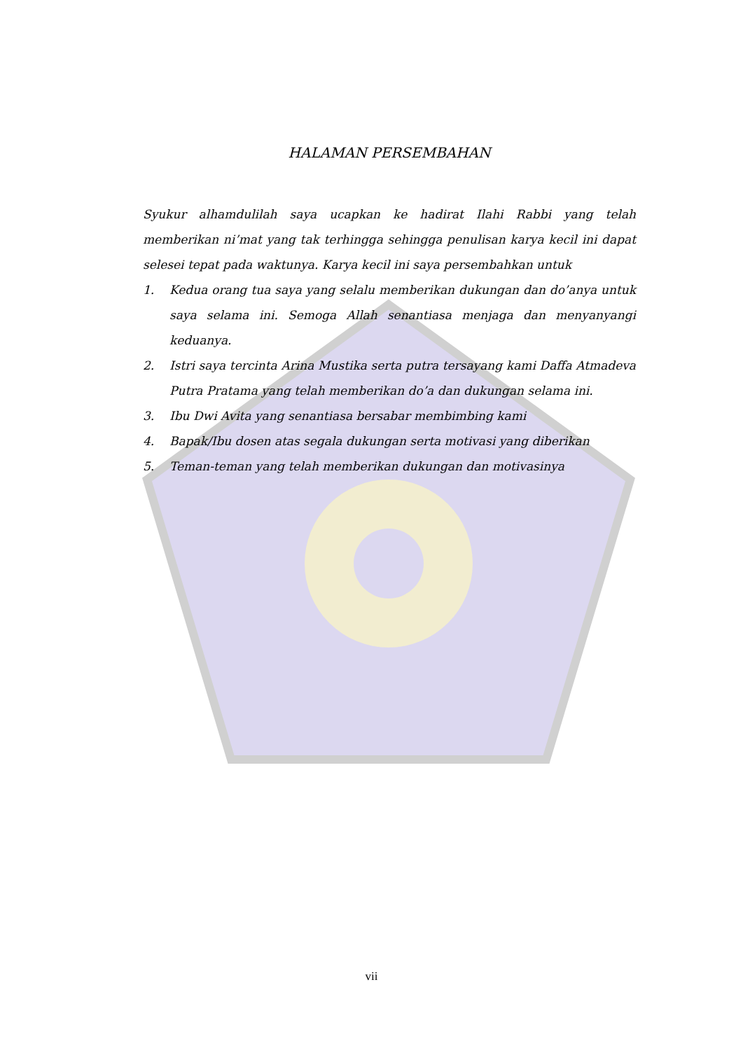HALAMAN PERSEMBAHAN
Syukur alhamdulilah saya ucapkan ke hadirat Ilahi Rabbi yang telah memberikan ni’mat yang tak terhingga sehingga penulisan karya kecil ini dapat selesei tepat pada waktunya. Karya kecil ini saya persembahkan untuk
1. Kedua orang tua saya yang selalu memberikan dukungan dan do’anya untuk saya selama ini. Semoga Allah senantiasa menjaga dan menyanyangi keduanya.
2. Istri saya tercinta Arina Mustika serta putra tersayang kami Daffa Atmadeva Putra Pratama yang telah memberikan do’a dan dukungan selama ini.
3. Ibu Dwi Avita yang senantiasa bersabar membimbing kami
4. Bapak/Ibu dosen atas segala dukungan serta motivasi yang diberikan
5. Teman-teman yang telah memberikan dukungan dan motivasinya
vii